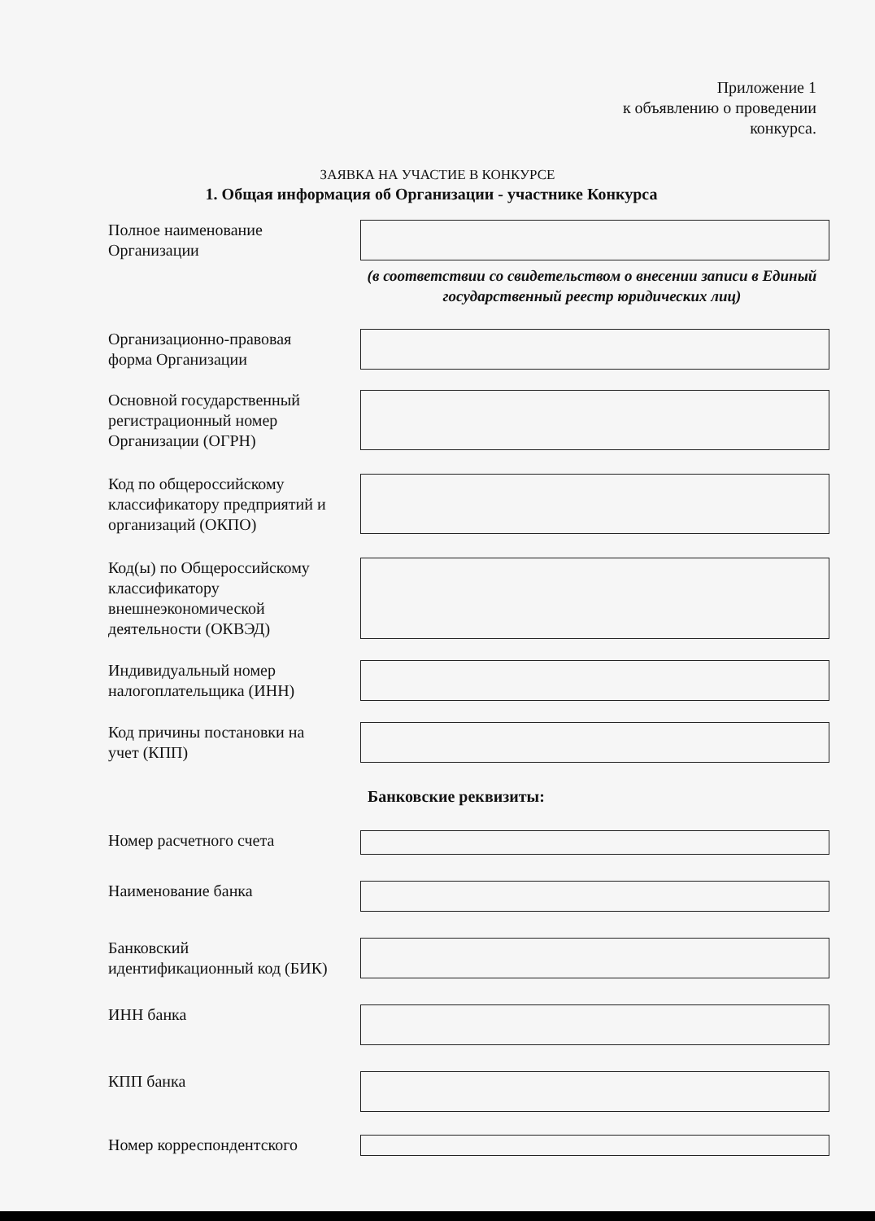Приложение 1
к объявлению о проведении
конкурса.
ЗАЯВКА НА УЧАСТИЕ В КОНКУРСЕ
1. Общая информация об Организации - участнике Конкурса
Полное наименование
Организации
(в соответствии со свидетельством о внесении записи в Единый государственный реестр юридических лиц)
Организационно-правовая
форма Организации
Основной государственный
регистрационный номер
Организации (ОГРН)
Код по общероссийскому
классификатору предприятий и
организаций (ОКПО)
Код(ы) по Общероссийскому
классификатору
внешнеэкономической
деятельности (ОКВЭД)
Индивидуальный номер
налогоплательщика (ИНН)
Код причины постановки на
учет (КПП)
Банковские реквизиты:
Номер расчетного счета
Наименование банка
Банковский
идентификационный код (БИК)
ИНН банка
КПП банка
Номер корреспондентского